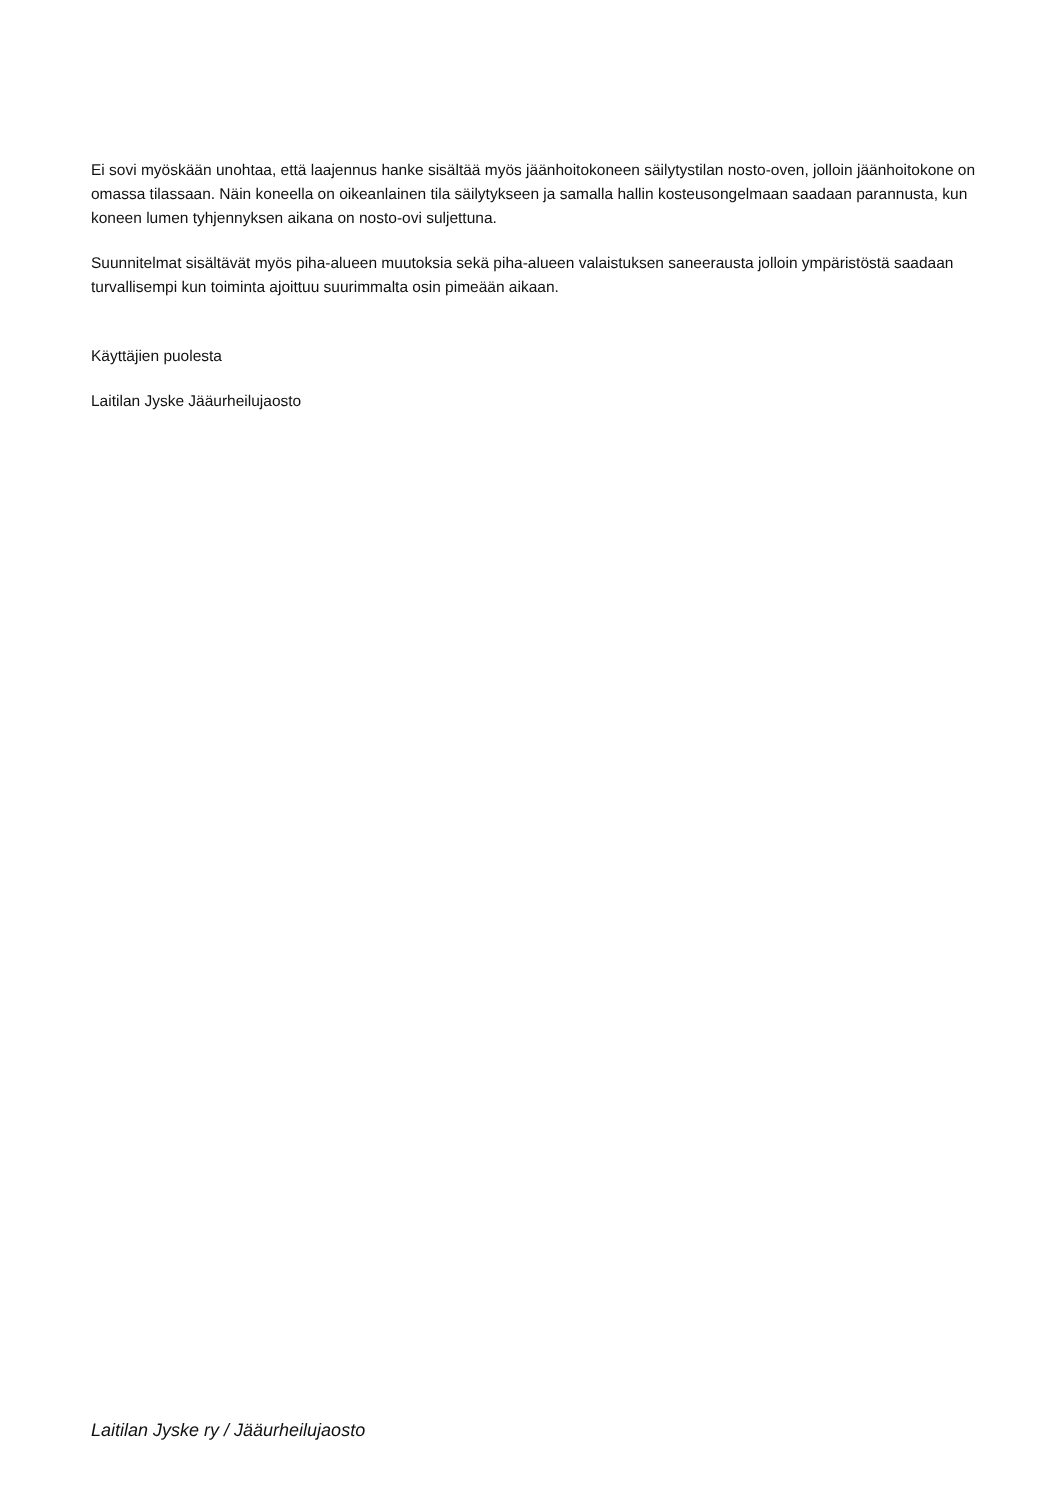Ei sovi myöskään unohtaa, että laajennus hanke sisältää myös jäänhoitokoneen säilytystilan nosto-oven, jolloin jäänhoitokone on omassa tilassaan. Näin koneella on oikeanlainen tila säilytykseen ja samalla hallin kosteusongelmaan saadaan parannusta, kun koneen lumen tyhjennyksen aikana on nosto-ovi suljettuna.
Suunnitelmat sisältävät myös piha-alueen muutoksia sekä piha-alueen valaistuksen saneerausta jolloin ympäristöstä saadaan turvallisempi kun toiminta ajoittuu suurimmalta osin pimeään aikaan.
Käyttäjien puolesta
Laitilan Jyske Jääurheilujaosto
Laitilan Jyske ry / Jääurheilujaosto